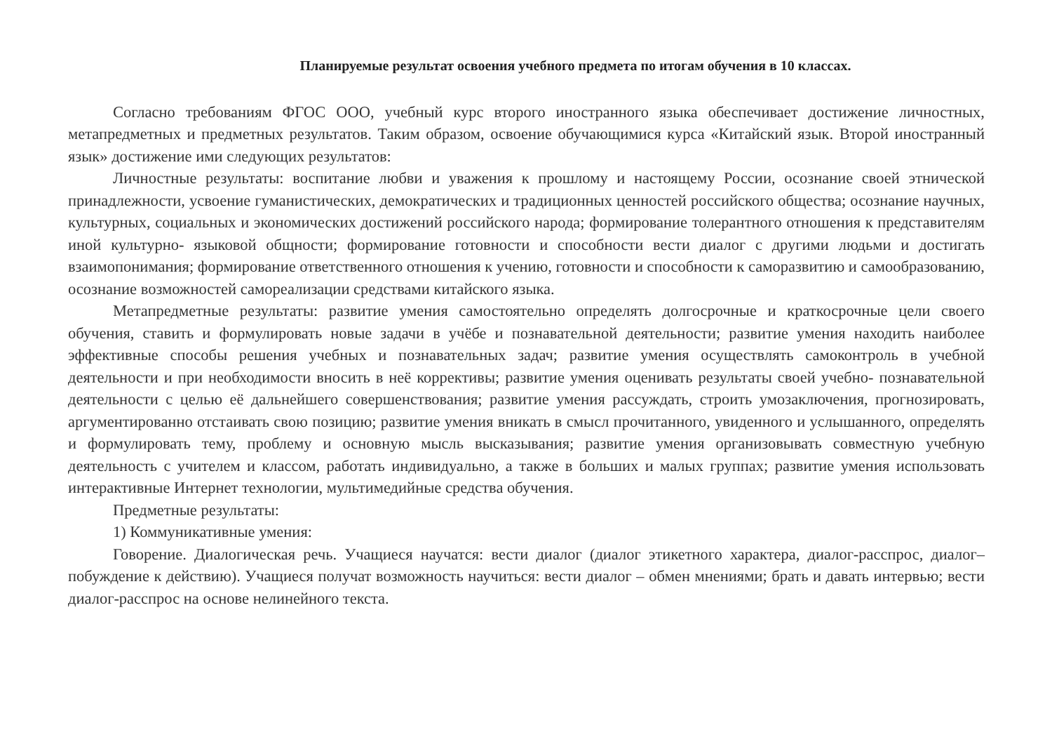Планируемые результат освоения учебного предмета по итогам обучения в 10 классах.
Согласно требованиям ФГОС ООО, учебный курс второго иностранного языка обеспечивает достижение личностных, метапредметных и предметных результатов. Таким образом, освоение обучающимися курса «Китайский язык. Второй иностранный язык» достижение ими следующих результатов:
Личностные результаты: воспитание любви и уважения к прошлому и настоящему России, осознание своей этнической принадлежности, усвоение гуманистических, демократических и традиционных ценностей российского общества; осознание научных, культурных, социальных и экономических достижений российского народа; формирование толерантного отношения к представителям иной культурно- языковой общности; формирование готовности и способности вести диалог с другими людьми и достигать взаимопонимания; формирование ответственного отношения к учению, готовности и способности к саморазвитию и самообразованию, осознание возможностей самореализации средствами китайского языка.
Метапредметные результаты: развитие умения самостоятельно определять долгосрочные и краткосрочные цели своего обучения, ставить и формулировать новые задачи в учёбе и познавательной деятельности; развитие умения находить наиболее эффективные способы решения учебных и познавательных задач; развитие умения осуществлять самоконтроль в учебной деятельности и при необходимости вносить в неё коррективы; развитие умения оценивать результаты своей учебно- познавательной деятельности с целью её дальнейшего совершенствования; развитие умения рассуждать, строить умозаключения, прогнозировать, аргументированно отстаивать свою позицию; развитие умения вникать в смысл прочитанного, увиденного и услышанного, определять и формулировать тему, проблему и основную мысль высказывания; развитие умения организовывать совместную учебную деятельность с учителем и классом, работать индивидуально, а также в больших и малых группах; развитие умения использовать интерактивные Интернет технологии, мультимедийные средства обучения.
Предметные результаты:
1) Коммуникативные умения:
Говорение. Диалогическая речь. Учащиеся научатся: вести диалог (диалог этикетного характера, диалог-расспрос, диалог–побуждение к действию). Учащиеся получат возможность научиться: вести диалог – обмен мнениями; брать и давать интервью; вести диалог-расспрос на основе нелинейного текста.